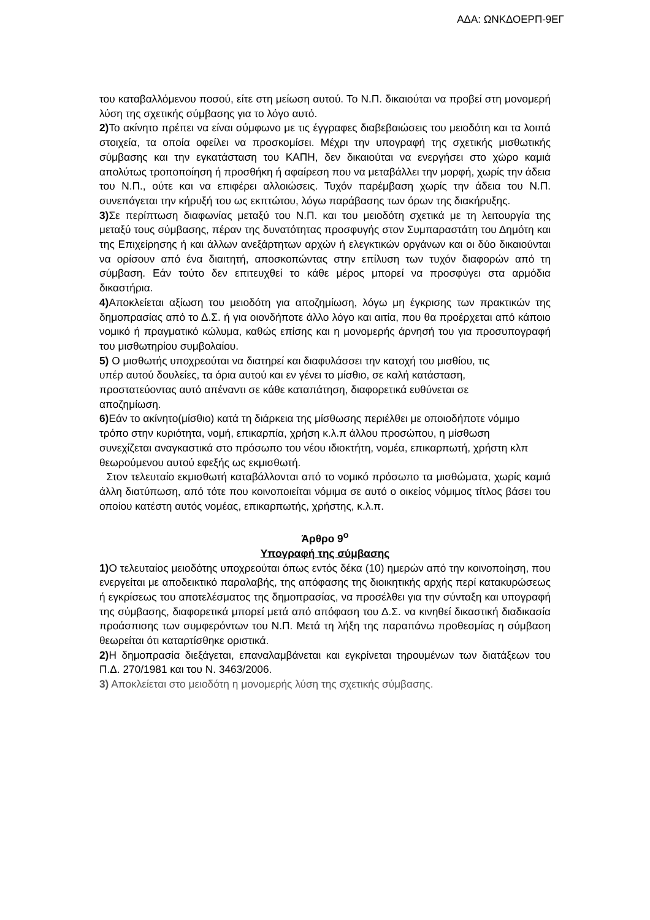ΑΔΑ: ΩΝΚΔΟΕΡΠ-9ΕΓ
του καταβαλλόμενου ποσού, είτε στη μείωση αυτού. Το Ν.Π. δικαιούται να προβεί στη μονομερή λύση της σχετικής σύμβασης για το λόγο αυτό.
2) Το ακίνητο πρέπει να είναι σύμφωνο με τις έγγραφες διαβεβαιώσεις του μειοδότη και τα λοιπά στοιχεία, τα οποία οφείλει να προσκομίσει. Μέχρι την υπογραφή της σχετικής μισθωτικής σύμβασης και την εγκατάσταση του ΚΑΠΗ, δεν δικαιούται να ενεργήσει στο χώρο καμιά απολύτως τροποποίηση ή προσθήκη ή αφαίρεση που να μεταβάλλει την μορφή, χωρίς την άδεια του Ν.Π., ούτε και να επιφέρει αλλοιώσεις. Τυχόν παρέμβαση χωρίς την άδεια του Ν.Π. συνεπάγεται την κήρυξή του ως εκπτώτου, λόγω παράβασης των όρων της διακήρυξης.
3) Σε περίπτωση διαφωνίας μεταξύ του Ν.Π. και του μειοδότη σχετικά με τη λειτουργία της μεταξύ τους σύμβασης, πέραν της δυνατότητας προσφυγής στον Συμπαραστάτη του Δημότη και της Επιχείρησης ή και άλλων ανεξάρτητων αρχών ή ελεγκτικών οργάνων και οι δύο δικαιούνται να ορίσουν από ένα διαιτητή, αποσκοπώντας στην επίλυση των τυχόν διαφορών από τη σύμβαση. Εάν τούτο δεν επιτευχθεί το κάθε μέρος μπορεί να προσφύγει στα αρμόδια δικαστήρια.
4) Αποκλείεται αξίωση του μειοδότη για αποζημίωση, λόγω μη έγκρισης των πρακτικών της δημοπρασίας από το Δ.Σ. ή για οιονδήποτε άλλο λόγο και αιτία, που θα προέρχεται από κάποιο νομικό ή πραγματικό κώλυμα, καθώς επίσης και η μονομερής άρνησή του για προσυπογραφή του μισθωτηρίου συμβολαίου.
5) Ο μισθωτής υποχρεούται να διατηρεί και διαφυλάσσει την κατοχή του μισθίου, τις υπέρ αυτού δουλείες, τα όρια αυτού και εν γένει το μίσθιο, σε καλή κατάσταση, προστατεύοντας αυτό απέναντι σε κάθε καταπάτηση, διαφορετικά ευθύνεται σε αποζημίωση.
6) Εάν το ακίνητο(μίσθιο) κατά τη διάρκεια της μίσθωσης περιέλθει με οποιοδήποτε νόμιμο τρόπο στην κυριότητα, νομή, επικαρπία, χρήση κ.λ.π άλλου προσώπου, η μίσθωση συνεχίζεται αναγκαστικά στο πρόσωπο του νέου ιδιοκτήτη, νομέα, επικαρπωτή, χρήστη κλπ θεωρούμενου αυτού εφεξής ως εκμισθωτή.
Στον τελευταίο εκμισθωτή καταβάλλονται από το νομικό πρόσωπο τα μισθώματα, χωρίς καμιά άλλη διατύπωση, από τότε που κοινοποιείται νόμιμα σε αυτό ο οικείος νόμιμος τίτλος βάσει του οποίου κατέστη αυτός νομέας, επικαρπωτής, χρήστης, κ.λ.π.
Άρθρο 9<sup>ο</sup>
Υπογραφή της σύμβασης
1) Ο τελευταίος μειοδότης υποχρεούται όπως εντός δέκα (10) ημερών από την κοινοποίηση, που ενεργείται με αποδεικτικό παραλαβής, της απόφασης της διοικητικής αρχής περί κατακυρώσεως ή εγκρίσεως του αποτελέσματος της δημοπρασίας, να προσέλθει για την σύνταξη και υπογραφή της σύμβασης, διαφορετικά μπορεί μετά από απόφαση του Δ.Σ. να κινηθεί δικαστική διαδικασία προάσπισης των συμφερόντων του Ν.Π. Μετά τη λήξη της παραπάνω προθεσμίας η σύμβαση θεωρείται ότι καταρτίσθηκε οριστικά.
2) Η δημοπρασία διεξάγεται, επαναλαμβάνεται και εγκρίνεται τηρουμένων των διατάξεων του Π.Δ. 270/1981 και του Ν. 3463/2006.
3) Αποκλείεται στο μειοδότη η μονομερής λύση της σχετικής σύμβασης.